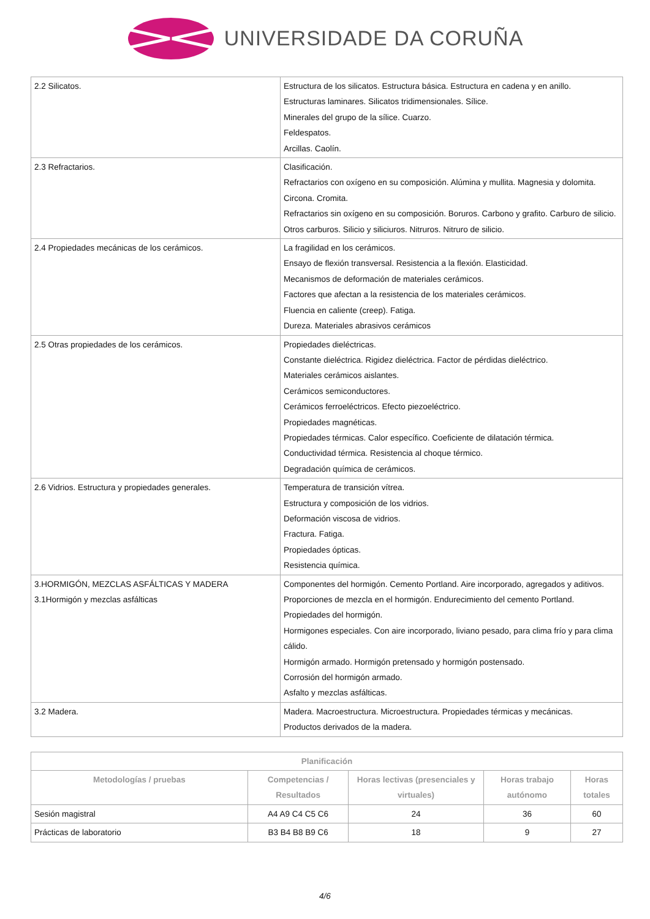UNIVERSIDADE DA CORUÑA
| 2.2 Silicatos. | Estructura de los silicatos. Estructura básica. Estructura en cadena y en anillo. Estructuras laminares. Silicatos tridimensionales. Sílice. Minerales del grupo de la sílice. Cuarzo. Feldespatos. Arcillas. Caolín. |
| 2.3 Refractarios. | Clasificación. Refractarios con oxígeno en su composición. Alúmina y mullita. Magnesia y dolomita. Circona. Cromita. Refractarios sin oxígeno en su composición. Boruros. Carbono y grafito. Carburo de silicio. Otros carburos. Silicio y siliciuros. Nitruros. Nitruro de silicio. |
| 2.4 Propiedades mecánicas de los cerámicos. | La fragilidad en los cerámicos. Ensayo de flexión transversal. Resistencia a la flexión. Elasticidad. Mecanismos de deformación de materiales cerámicos. Factores que afectan a la resistencia de los materiales cerámicos. Fluencia en caliente (creep). Fatiga. Dureza. Materiales abrasivos cerámicos |
| 2.5 Otras propiedades de los cerámicos. | Propiedades dieléctricas. Constante dieléctrica. Rigidez dieléctrica. Factor de pérdidas dieléctrico. Materiales cerámicos aislantes. Cerámicos semiconductores. Cerámicos ferroeléctricos. Efecto piezoeléctrico. Propiedades magnéticas. Propiedades térmicas. Calor específico. Coeficiente de dilatación térmica. Conductividad térmica. Resistencia al choque térmico. Degradación química de cerámicos. |
| 2.6 Vidrios. Estructura y propiedades generales. | Temperatura de transición vítrea. Estructura y composición de los vidrios. Deformación viscosa de vidrios. Fractura. Fatiga. Propiedades ópticas. Resistencia química. |
| 3.HORMIGÓN, MEZCLAS ASFÁLTICAS Y MADERA 3.1Hormigón y mezclas asfálticas | Componentes del hormigón. Cemento Portland. Aire incorporado, agregados y aditivos. Proporciones de mezcla en el hormigón. Endurecimiento del cemento Portland. Propiedades del hormigón. Hormigones especiales. Con aire incorporado, liviano pesado, para clima frío y para clima cálido. Hormigón armado. Hormigón pretensado y hormigón postensado. Corrosión del hormigón armado. Asfalto y mezclas asfálticas. |
| 3.2 Madera. | Madera. Macroestructura. Microestructura. Propiedades térmicas y mecánicas. Productos derivados de la madera. |
| Planificación | | | | |
| --- | --- | --- | --- | --- |
| Metodologías / pruebas | Competencias / Resultados | Horas lectivas (presenciales y virtuales) | Horas trabajo autónomo | Horas totales |
| Sesión magistral | A4 A9 C4 C5 C6 | 24 | 36 | 60 |
| Prácticas de laboratorio | B3 B4 B8 B9 C6 | 18 | 9 | 27 |
4/6